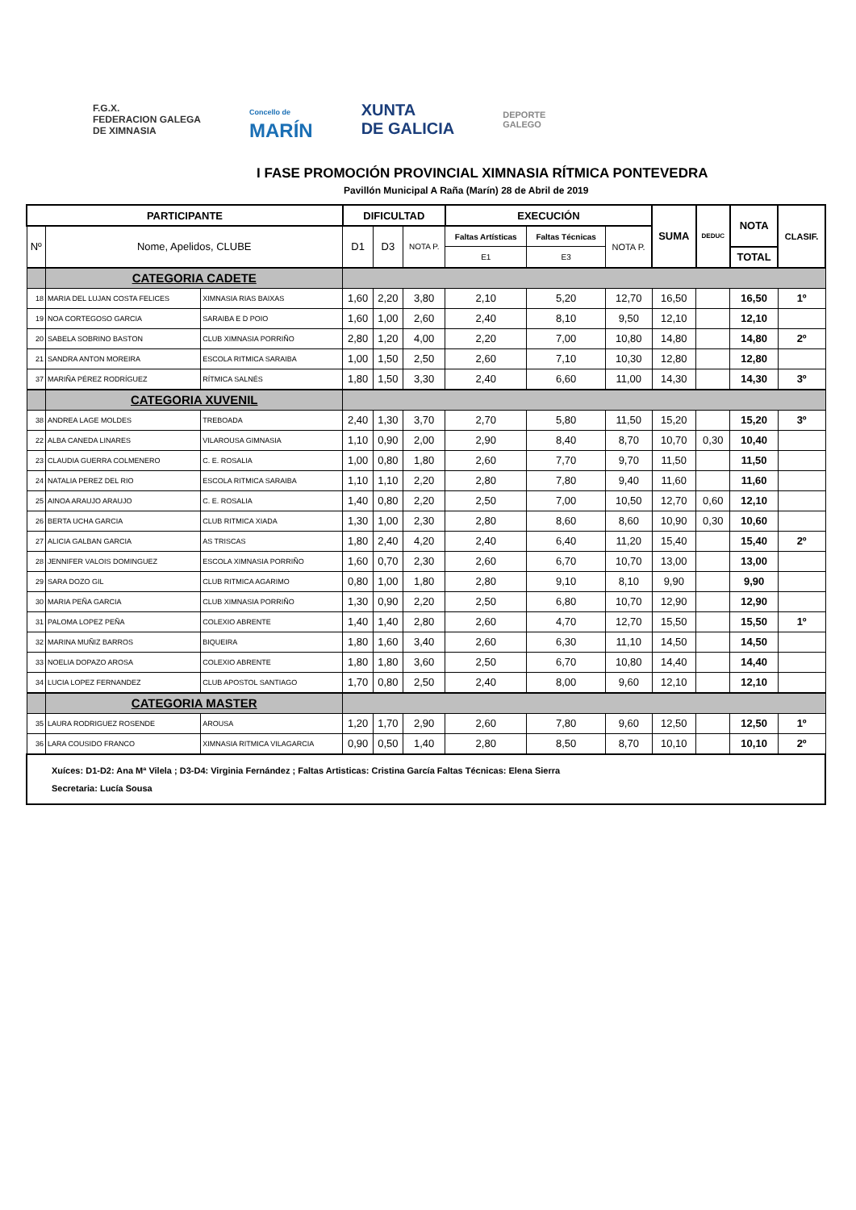F.G.X.
FEDERACION GALEGA
DE XIMNASIA
Concello de
MARÍN
XUNTA
DE GALICIA
DEPORTE
GALEGO
I FASE PROMOCIÓN PROVINCIAL XIMNASIA RÍTMICA PONTEVEDRA
Pavillón Municipal A Raña (Marín) 28 de Abril de 2019
| PARTICIPANTE | | | DIFICULTAD | | | EXECUCIÓN | | | SUMA | DEDUC | NOTA | CLASIF. |
| --- | --- | --- | --- | --- | --- | --- | --- | --- | --- | --- | --- | --- |
| Nº | Nome, Apelidos, CLUBE | | D1 | D3 | NOTA P. | Faltas Artísticas | Faltas Técnicas | NOTA P. | | | | |
| | | | | | | E1 | E3 | | | | TOTAL | |
| | CATEGORIA CADETE | | | | | | | | | | | |
| 18 | MARIA DEL LUJAN COSTA FELICES | XIMNASIA RIAS BAIXAS | 1,60 | 2,20 | 3,80 | 2,10 | 5,20 | 12,70 | 16,50 | | 16,50 | 1º |
| 19 | NOA CORTEGOSO GARCIA | SARAIBA E D POIO | 1,60 | 1,00 | 2,60 | 2,40 | 8,10 | 9,50 | 12,10 | | 12,10 | |
| 20 | SABELA SOBRINO BASTON | CLUB XIMNASIA PORRIÑO | 2,80 | 1,20 | 4,00 | 2,20 | 7,00 | 10,80 | 14,80 | | 14,80 | 2º |
| 21 | SANDRA ANTON MOREIRA | ESCOLA RITMICA SARAIBA | 1,00 | 1,50 | 2,50 | 2,60 | 7,10 | 10,30 | 12,80 | | 12,80 | |
| 37 | MARIÑA PÉREZ RODRÍGUEZ | RÍTMICA SALNÉS | 1,80 | 1,50 | 3,30 | 2,40 | 6,60 | 11,00 | 14,30 | | 14,30 | 3º |
| | CATEGORIA XUVENIL | | | | | | | | | | | |
| 38 | ANDREA LAGE MOLDES | TREBOADA | 2,40 | 1,30 | 3,70 | 2,70 | 5,80 | 11,50 | 15,20 | | 15,20 | 3º |
| 22 | ALBA CANEDA LINARES | VILAROUSA GIMNASIA | 1,10 | 0,90 | 2,00 | 2,90 | 8,40 | 8,70 | 10,70 | 0,30 | 10,40 | |
| 23 | CLAUDIA GUERRA COLMENERO | C. E. ROSALIA | 1,00 | 0,80 | 1,80 | 2,60 | 7,70 | 9,70 | 11,50 | | 11,50 | |
| 24 | NATALIA PEREZ DEL RIO | ESCOLA RITMICA SARAIBA | 1,10 | 1,10 | 2,20 | 2,80 | 7,80 | 9,40 | 11,60 | | 11,60 | |
| 25 | AINOA ARAUJO ARAUJO | C. E. ROSALIA | 1,40 | 0,80 | 2,20 | 2,50 | 7,00 | 10,50 | 12,70 | 0,60 | 12,10 | |
| 26 | BERTA UCHA GARCIA | CLUB RITMICA XIADA | 1,30 | 1,00 | 2,30 | 2,80 | 8,60 | 8,60 | 10,90 | 0,30 | 10,60 | |
| 27 | ALICIA GALBAN GARCIA | AS TRISCAS | 1,80 | 2,40 | 4,20 | 2,40 | 6,40 | 11,20 | 15,40 | | 15,40 | 2º |
| 28 | JENNIFER VALOIS DOMINGUEZ | ESCOLA XIMNASIA PORRIÑO | 1,60 | 0,70 | 2,30 | 2,60 | 6,70 | 10,70 | 13,00 | | 13,00 | |
| 29 | SARA DOZO GIL | CLUB RITMICA AGARIMO | 0,80 | 1,00 | 1,80 | 2,80 | 9,10 | 8,10 | 9,90 | | 9,90 | |
| 30 | MARIA PEÑA GARCIA | CLUB XIMNASIA PORRIÑO | 1,30 | 0,90 | 2,20 | 2,50 | 6,80 | 10,70 | 12,90 | | 12,90 | |
| 31 | PALOMA LOPEZ PEÑA | COLEXIO ABRENTE | 1,40 | 1,40 | 2,80 | 2,60 | 4,70 | 12,70 | 15,50 | | 15,50 | 1º |
| 32 | MARINA MUÑIZ BARROS | BIQUEIRA | 1,80 | 1,60 | 3,40 | 2,60 | 6,30 | 11,10 | 14,50 | | 14,50 | |
| 33 | NOELIA DOPAZO AROSA | COLEXIO ABRENTE | 1,80 | 1,80 | 3,60 | 2,50 | 6,70 | 10,80 | 14,40 | | 14,40 | |
| 34 | LUCIA LOPEZ FERNANDEZ | CLUB APOSTOL SANTIAGO | 1,70 | 0,80 | 2,50 | 2,40 | 8,00 | 9,60 | 12,10 | | 12,10 | |
| | CATEGORIA MASTER | | | | | | | | | | | |
| 35 | LAURA RODRIGUEZ ROSENDE | AROUSA | 1,20 | 1,70 | 2,90 | 2,60 | 7,80 | 9,60 | 12,50 | | 12,50 | 1º |
| 36 | LARA COUSIDO FRANCO | XIMNASIA RITMICA VILAGARCIA | 0,90 | 0,50 | 1,40 | 2,80 | 8,50 | 8,70 | 10,10 | | 10,10 | 2º |
| Xuíces: D1-D2: Ana Mª Vilela ; D3-D4: Virginia Fernández ; Faltas Artisticas: Cristina García Faltas Técnicas: Elena Sierra Secretaria: Lucía Sousa | | | | | | | | | | | | |